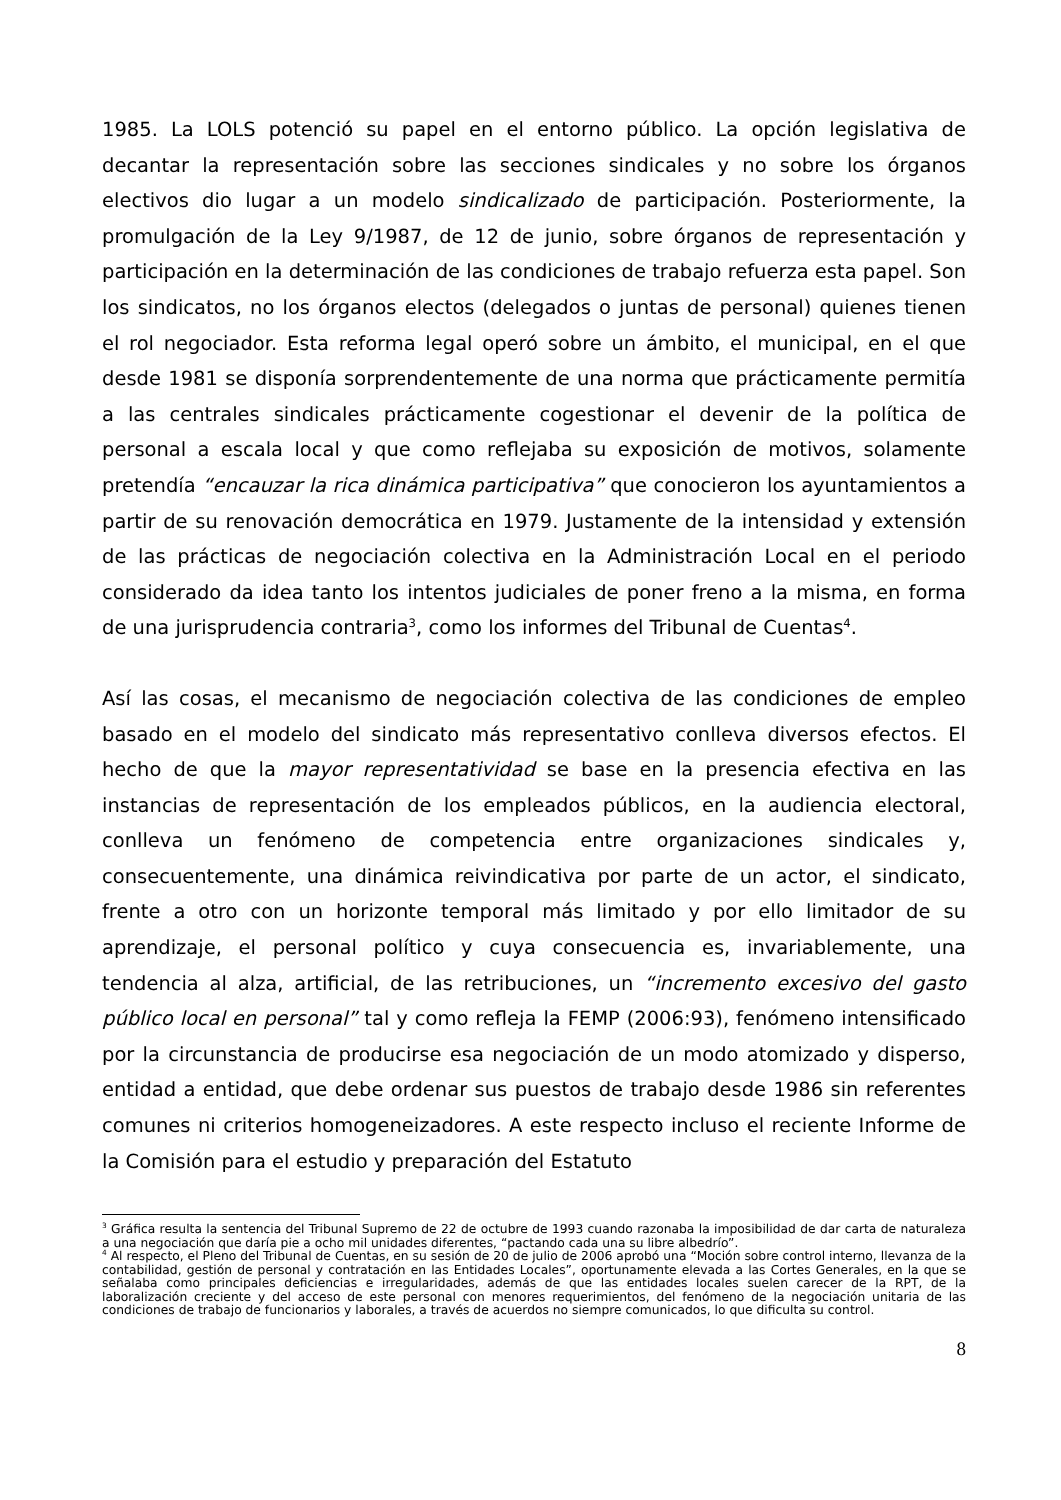1985. La LOLS potenció su papel en el entorno público. La opción legislativa de decantar la representación sobre las secciones sindicales y no sobre los órganos electivos dio lugar a un modelo sindicalizado de participación. Posteriormente, la promulgación de la Ley 9/1987, de 12 de junio, sobre órganos de representación y participación en la determinación de las condiciones de trabajo refuerza esta papel. Son los sindicatos, no los órganos electos (delegados o juntas de personal) quienes tienen el rol negociador. Esta reforma legal operó sobre un ámbito, el municipal, en el que desde 1981 se disponía sorprendentemente de una norma que prácticamente permitía a las centrales sindicales prácticamente cogestionar el devenir de la política de personal a escala local y que como reflejaba su exposición de motivos, solamente pretendía “encauzar la rica dinámica participativa” que conocieron los ayuntamientos a partir de su renovación democrática en 1979. Justamente de la intensidad y extensión de las prácticas de negociación colectiva en la Administración Local en el periodo considerado da idea tanto los intentos judiciales de poner freno a la misma, en forma de una jurisprudencia contraria<sup>3</sup>, como los informes del Tribunal de Cuentas<sup>4</sup>.
Así las cosas, el mecanismo de negociación colectiva de las condiciones de empleo basado en el modelo del sindicato más representativo conlleva diversos efectos. El hecho de que la mayor representatividad se base en la presencia efectiva en las instancias de representación de los empleados públicos, en la audiencia electoral, conlleva un fenómeno de competencia entre organizaciones sindicales y, consecuentemente, una dinámica reivindicativa por parte de un actor, el sindicato, frente a otro con un horizonte temporal más limitado y por ello limitador de su aprendizaje, el personal político y cuya consecuencia es, invariablemente, una tendencia al alza, artificial, de las retribuciones, un “incremento excesivo del gasto público local en personal” tal y como refleja la FEMP (2006:93), fenómeno intensificado por la circunstancia de producirse esa negociación de un modo atomizado y disperso, entidad a entidad, que debe ordenar sus puestos de trabajo desde 1986 sin referentes comunes ni criterios homogeneizadores. A este respecto incluso el reciente Informe de la Comisión para el estudio y preparación del Estatuto
<sup>3</sup> Gráfica resulta la sentencia del Tribunal Supremo de 22 de octubre de 1993 cuando razonaba la imposibilidad de dar carta de naturaleza a una negociación que daría pie a ocho mil unidades diferentes, “pactando cada una su libre albedrío”.
<sup>4</sup> Al respecto, el Pleno del Tribunal de Cuentas, en su sesión de 20 de julio de 2006 aprobó una “Moción sobre control interno, llevanza de la contabilidad, gestión de personal y contratación en las Entidades Locales”, oportunamente elevada a las Cortes Generales, en la que se señalaba como principales deficiencias e irregularidades, además de que las entidades locales suelen carecer de la RPT, de la laboralización creciente y del acceso de este personal con menores requerimientos, del fenómeno de la negociación unitaria de las condiciones de trabajo de funcionarios y laborales, a través de acuerdos no siempre comunicados, lo que dificulta su control.
8